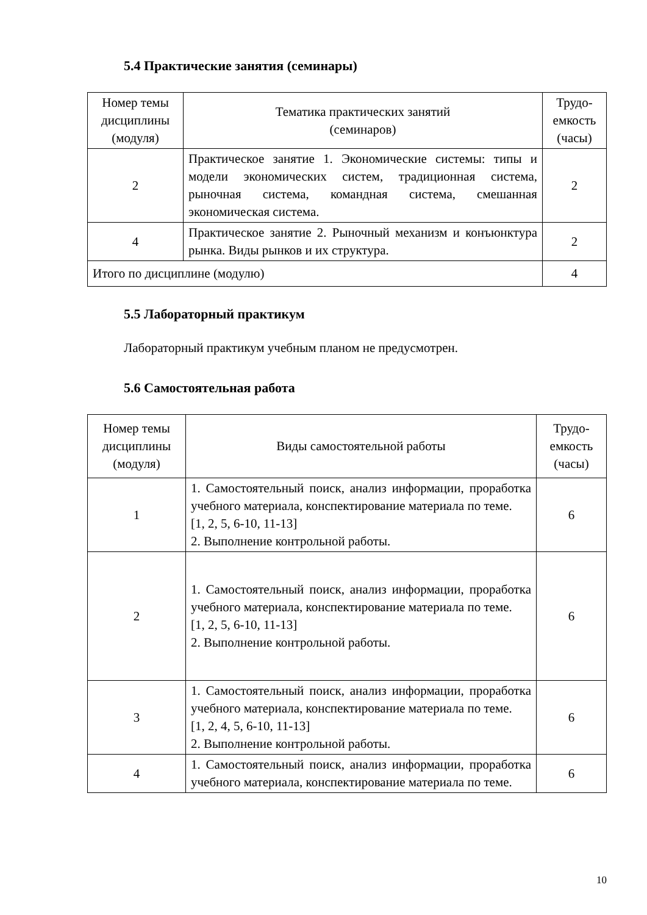5.4 Практические занятия (семинары)
| Номер темы дисциплины (модуля) | Тематика практических занятий (семинаров) | Трудо-емкость (часы) |
| 2 | Практическое занятие 1. Экономические системы: типы и модели экономических систем, традиционная система, рыночная система, командная система, смешанная экономическая система. | 2 |
| 4 | Практическое занятие 2. Рыночный механизм и конъюнктура рынка. Виды рынков и их структура. | 2 |
| Итого по дисциплине (модулю) | | 4 |
5.5 Лабораторный практикум
Лабораторный практикум учебным планом не предусмотрен.
5.6 Самостоятельная работа
| Номер темы дисциплины (модуля) | Виды самостоятельной работы | Трудо-емкость (часы) |
| 1 | 1. Самостоятельный поиск, анализ информации, проработка учебного материала, конспектирование материала по теме. [1, 2, 5, 6-10, 11-13] 2. Выполнение контрольной работы. | 6 |
| 2 | 1. Самостоятельный поиск, анализ информации, проработка учебного материала, конспектирование материала по теме. [1, 2, 5, 6-10, 11-13] 2. Выполнение контрольной работы. | 6 |
| 3 | 1. Самостоятельный поиск, анализ информации, проработка учебного материала, конспектирование материала по теме. [1, 2, 4, 5, 6-10, 11-13] 2. Выполнение контрольной работы. | 6 |
| 4 | 1. Самостоятельный поиск, анализ информации, проработка учебного материала, конспектирование материала по теме. | 6 |
10